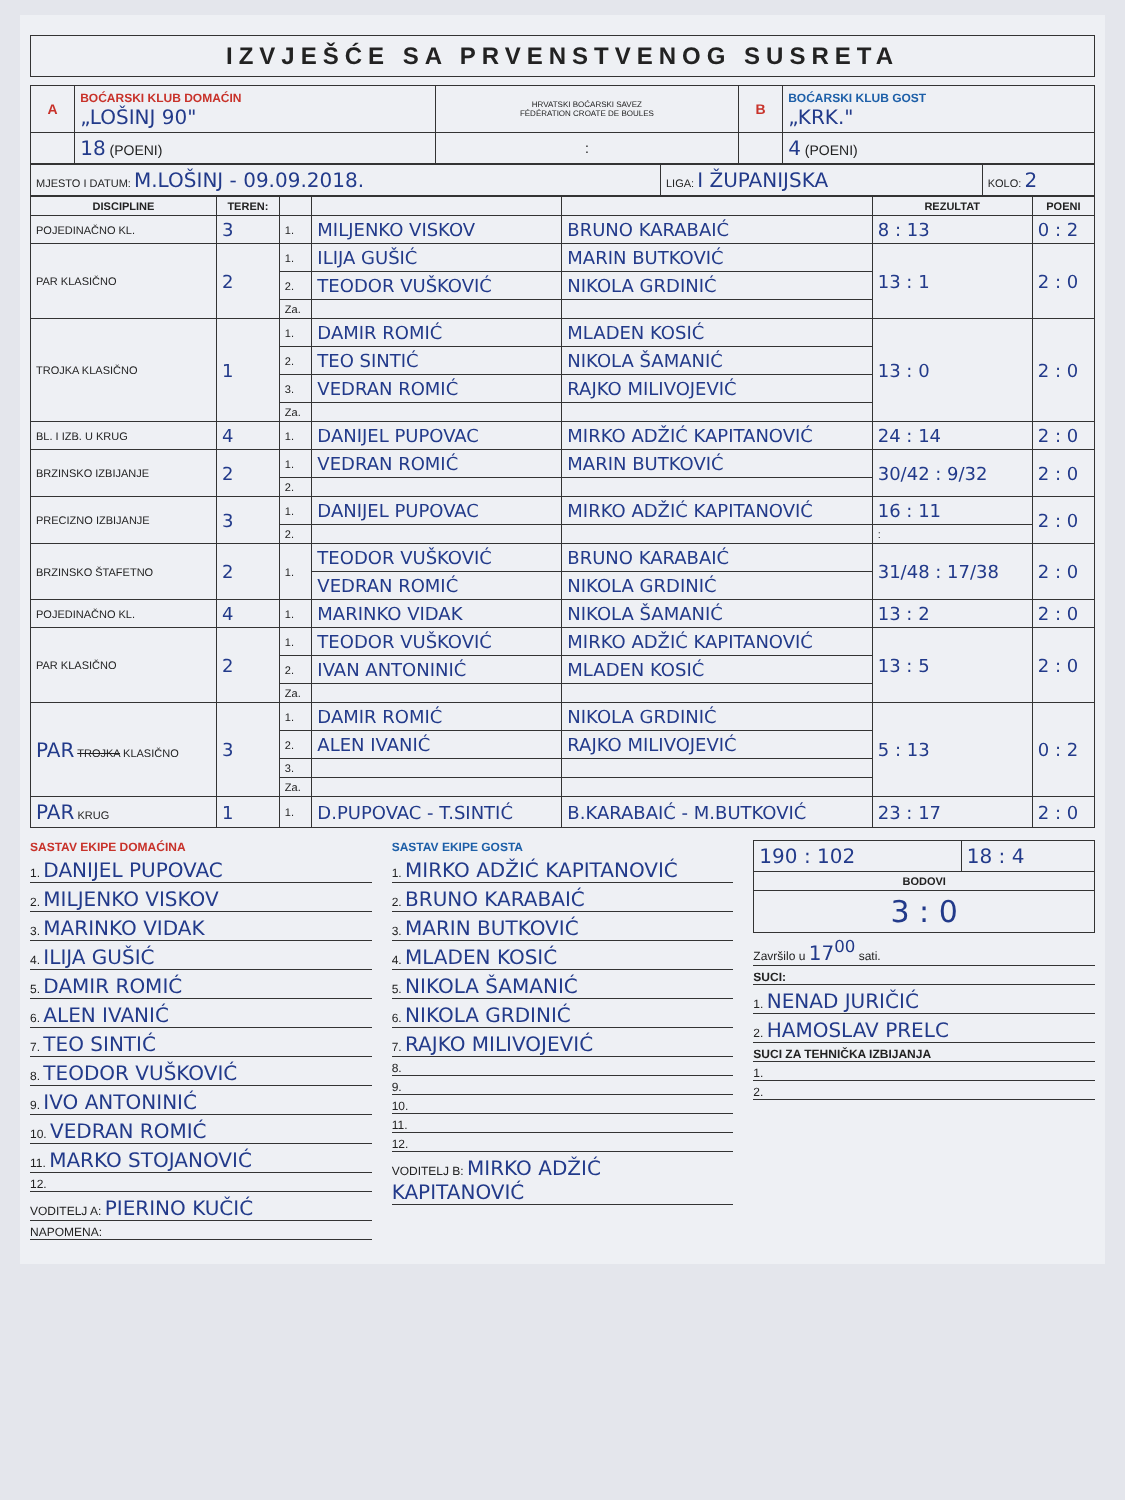IZVJEŠĆE SA PRVENSTVENOG SUSRETA
| A | BOĆARSKI KLUB DOMAĆIN „LOŠINJ 90" | HRVATSKI BOĆARSKI SAVEZ FÉDÉRATION CROATE DE BOULES | B | BOĆARSKI KLUB GOST „KRK." |
| | 18 (POENI) | : | | 4 (POENI) |
| MJESTO I DATUM: M.LOŠINJ - 09.09.2018. | LIGA: I ŽUPANIJSKA | KOLO: 2 |
| DISCIPLINE | TEREN: | | | | REZULTAT | POENI |
| --- | --- | --- | --- | --- | --- | --- |
| POJEDINAČNO KL. | 3 | 1. | MILJENKO VISKOV | BRUNO KARABAIĆ | 8 : 13 | 0 : 2 |
| PAR KLASIČNO | 2 | 1. | ILIJA GUŠIĆ | MARIN BUTKOVIĆ | 13 : 1 | 2 : 0 |
| | | 2. | TEODOR VUŠKOVIĆ | NIKOLA GRDINIĆ | | |
| | | Za. | | | | |
| TROJKA KLASIČNO | 1 | 1. | DAMIR ROMIĆ | MLADEN KOSIĆ | 13 : 0 | 2 : 0 |
| | | 2. | TEO SINTIĆ | NIKOLA ŠAMANIĆ | | |
| | | 3. | VEDRAN ROMIĆ | RAJKO MILIVOJEVIĆ | | |
| | | Za. | | | | |
| BL. I IZB. U KRUG | 4 | 1. | DANIJEL PUPOVAC | MIRKO ADŽIĆ KAPITANOVIĆ | 24 : 14 | 2 : 0 |
| BRZINSKO IZBIJANJE | 2 | 1. | VEDRAN ROMIĆ | MARIN BUTKOVIĆ | 30/42 : 9/32 | 2 : 0 |
| | | 2. | | | | |
| PRECIZNO IZBIJANJE | 3 | 1. | DANIJEL PUPOVAC | MIRKO ADŽIĆ KAPITANOVIĆ | 16 : 11 | 2 : 0 |
| | | 2. | | | : | |
| BRZINSKO ŠTAFETNO | 2 | 1. | TEODOR VUŠKOVIĆ | BRUNO KARABAIĆ | 31/48 : 17/38 | 2 : 0 |
| | | | VEDRAN ROMIĆ | NIKOLA GRDINIĆ | | |
| POJEDINAČNO KL. | 4 | 1. | MARINKO VIDAK | NIKOLA ŠAMANIĆ | 13 : 2 | 2 : 0 |
| PAR KLASIČNO | 2 | 1. | TEODOR VUŠKOVIĆ | MIRKO ADŽIĆ KAPITANOVIĆ | 13 : 5 | 2 : 0 |
| | | 2. | IVAN ANTONINIĆ | MLADEN KOSIĆ | | |
| | | Za. | | | | |
| PAR TROJKA KLASIČNO | 3 | 1. | DAMIR ROMIĆ | NIKOLA GRDINIĆ | 5 : 13 | 0 : 2 |
| | | 2. | ALEN IVANIĆ | RAJKO MILIVOJEVIĆ | | |
| | | 3. | | | | |
| | | Za. | | | | |
| PAR KRUG | 1 | 1. | D.PUPOVAC - T.SINTIĆ | B.KARABAIĆ - M.BUTKOVIĆ | 23 : 17 | 2 : 0 |
SASTAV EKIPE DOMAĆINA
1. DANIJEL PUPOVAC
2. MILJENKO VISKOV
3. MARINKO VIDAK
4. ILIJA GUŠIĆ
5. DAMIR ROMIĆ
6. ALEN IVANIĆ
7. TEO SINTIĆ
8. TEODOR VUŠKOVIĆ
9. IVO ANTONINIĆ
10. VEDRAN ROMIĆ
11. MARKO STOJANOVIĆ
12.
VODITELJ A: PIERINO KUČIĆ
NAPOMENA:
SASTAV EKIPE GOSTA
1. MIRKO ADŽIĆ KAPITANOVIĆ
2. BRUNO KARABAIĆ
3. MARIN BUTKOVIĆ
4. MLADEN KOSIĆ
5. NIKOLA ŠAMANIĆ
6. NIKOLA GRDINIĆ
7. RAJKO MILIVOJEVIĆ
8.
9.
10.
11.
12.
VODITELJ B: MIRKO ADŽIĆ KAPITANOVIĆ
| 190 : 102 | 18 : 4 |
| BODOVI | |
| 3 : 0 | |
Završilo u 17<sup>00</sup> sati.
SUCI:
1. NENAD JURIČIĆ
2. HAMOSLAV PRELC
SUCI ZA TEHNIČKA IZBIJANJA
1.
2.